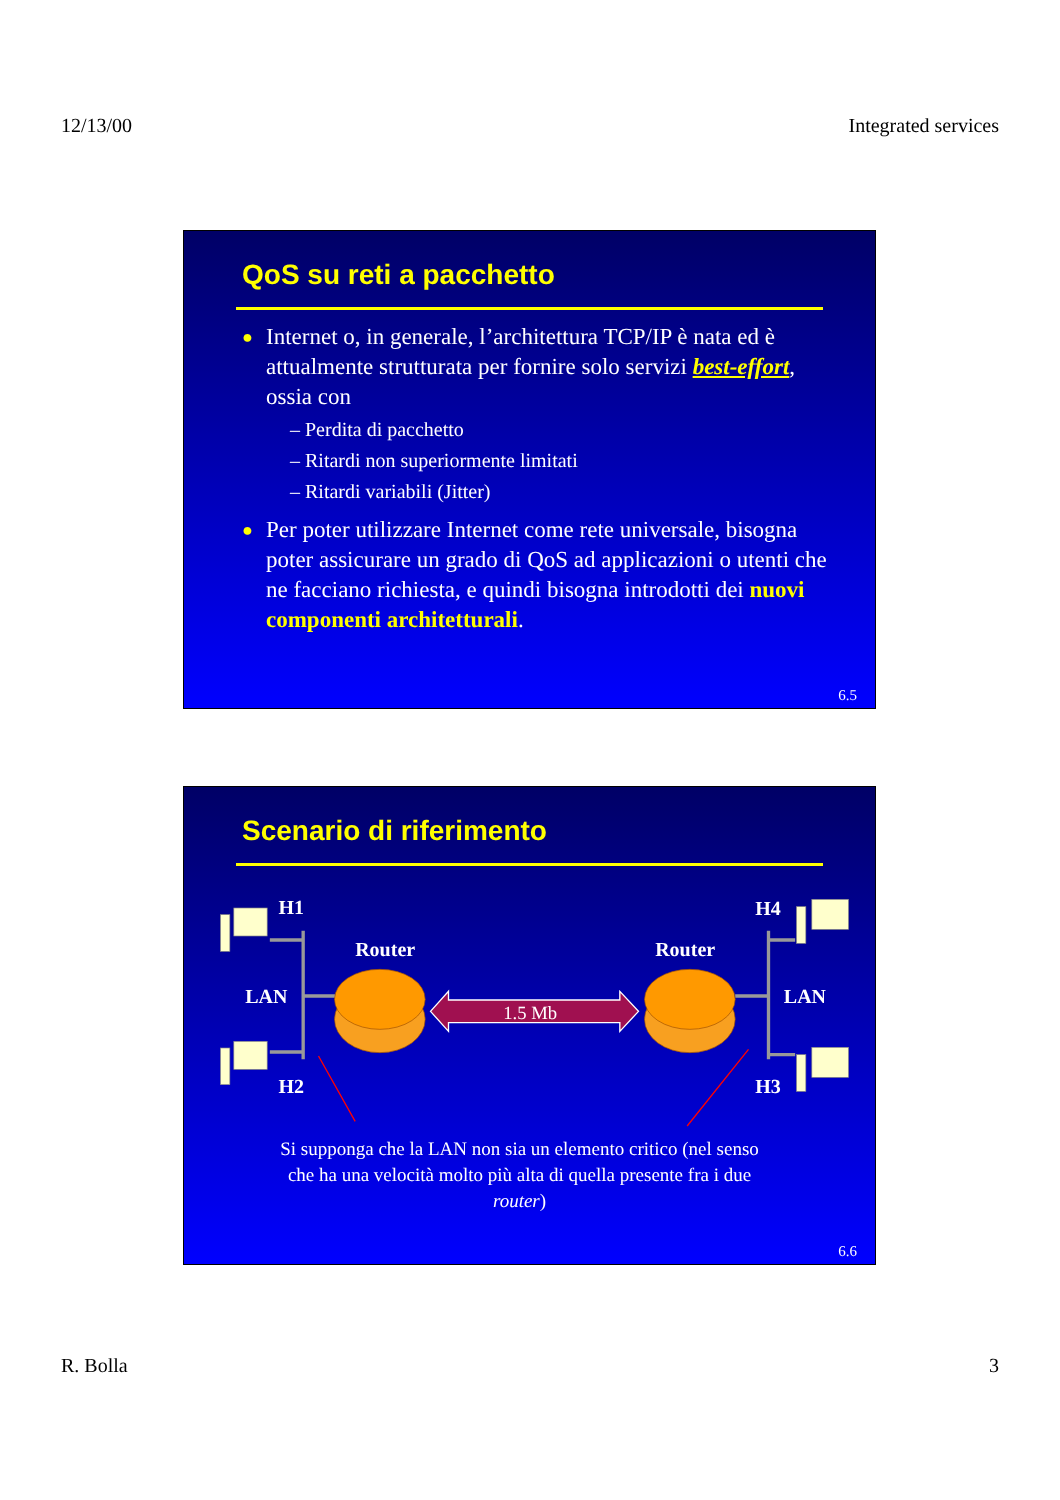12/13/00 Integrated services
QoS su reti a pacchetto
●
Internet o, in generale, l’architettura TCP/IP è nata ed è attualmente strutturata per fornire solo servizi best-effort, ossia con
– Perdita di pacchetto
– Ritardi non superiormente limitati
– Ritardi variabili (Jitter)
●
Per poter utilizzare Internet come rete universale, bisogna poter assicurare un grado di QoS ad applicazioni o utenti che ne facciano richiesta, e quindi bisogna introdotti dei nuovi componenti architetturali.
6.5
Scenario di riferimento
H1
H4
Router
Router
LAN
LAN
H2
H3
1.5 Mb
Si supponga che la LAN non sia un elemento critico (nel senso che ha una velocità molto più alta di quella presente fra i due router)
6.6
R. Bolla 3